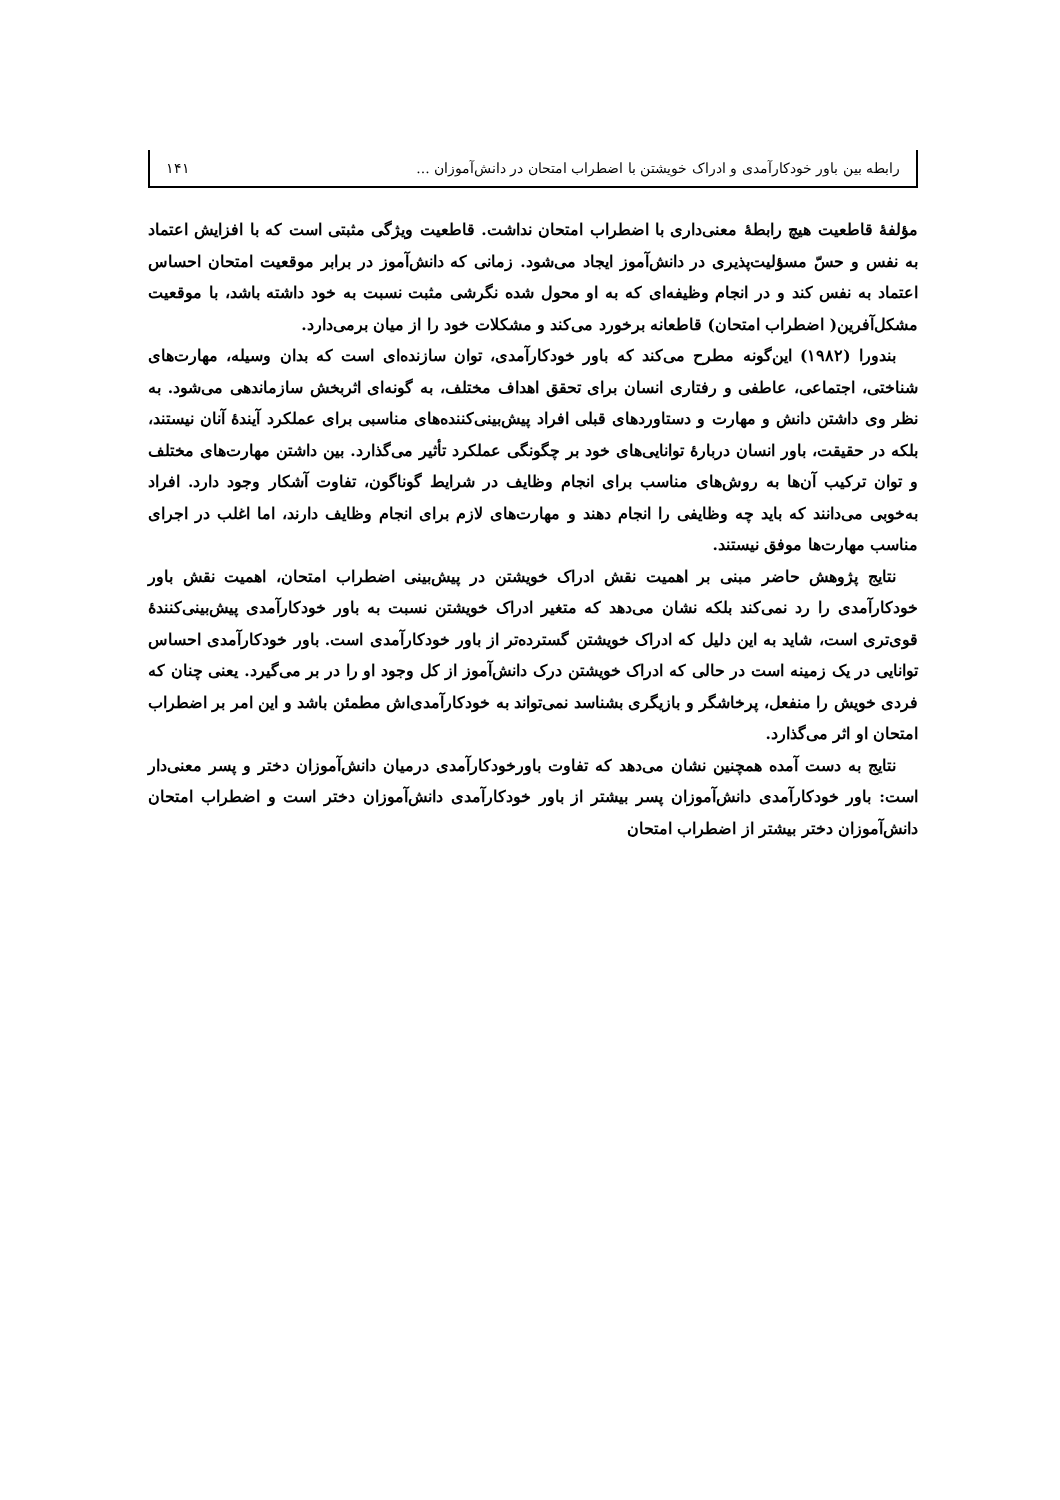رابطه بین باور خودکارآمدی و ادراک خویشتن با اضطراب امتحان در دانش‌آموزان ... ۱۴۱
مؤلفهٔ قاطعیت هیچ رابطهٔ معنی‌داری با اضطراب امتحان نداشت. قاطعیت ویژگی مثبتی است که با افزایش اعتماد به نفس و حسّ مسؤلیت‌پذیری در دانش‌آموز ایجاد می‌شود. زمانی که دانش‌آموز در برابر موقعیت امتحان احساس اعتماد به نفس کند و در انجام وظیفه‌ای که به او محول شده نگرشی مثبت نسبت به خود داشته باشد، با موقعیت مشکل‌آفرین( اضطراب امتحان) قاطعانه برخورد می‌کند و مشکلات خود را از میان برمی‌دارد.
بندورا (۱۹۸۲) این‌گونه مطرح می‌کند که باور خودکارآمدی، توان سازنده‌ای است که بدان وسیله، مهارت‌های شناختی، اجتماعی، عاطفی و رفتاری انسان برای تحقق اهداف مختلف، به گونه‌ای اثربخش سازماندهی می‌شود. به نظر وی داشتن دانش و مهارت و دستاوردهای قبلی افراد پیش‌بینی‌کننده‌های مناسبی برای عملکرد آیندهٔ آنان نیستند، بلکه در حقیقت، باور انسان دربارهٔ توانایی‌های خود بر چگونگی عملکرد تأثیر می‌گذارد. بین داشتن مهارت‌های مختلف و توان ترکیب آن‌ها به روش‌های مناسب برای انجام وظایف در شرایط گوناگون، تفاوت آشکار وجود دارد. افراد به‌خوبی می‌دانند که باید چه وظایفی را انجام دهند و مهارت‌های لازم برای انجام وظایف دارند، اما اغلب در اجرای مناسب مهارت‌ها موفق نیستند.
نتایج پژوهش حاضر مبنی بر اهمیت نقش ادراک خویشتن در پیش‌بینی اضطراب امتحان، اهمیت نقش باور خودکارآمدی را رد نمی‌کند بلکه نشان می‌دهد که متغیر ادراک خویشتن نسبت به باور خودکارآمدی پیش‌بینی‌کنندهٔ قوی‌تری است، شاید به این دلیل که ادراک خویشتن گسترده‌تر از باور خودکارآمدی است. باور خودکارآمدی احساس توانایی در یک زمینه است در حالی که ادراک خویشتن درک دانش‌آموز از کل وجود او را در بر می‌گیرد. یعنی چنان که فردی خویش را منفعل، پرخاشگر و بازیگری بشناسد نمی‌تواند به خودکارآمدی‌اش مطمئن باشد و این امر بر اضطراب امتحان او اثر می‌گذارد.
نتایج به دست آمده همچنین نشان می‌دهد که تفاوت باورخودکارآمدی درمیان دانش‌آموزان دختر و پسر معنی‌دار است: باور خودکارآمدی دانش‌آموزان پسر بیشتر از باور خودکارآمدی دانش‌آموزان دختر است و اضطراب امتحان دانش‌آموزان دختر بیشتر از اضطراب امتحان